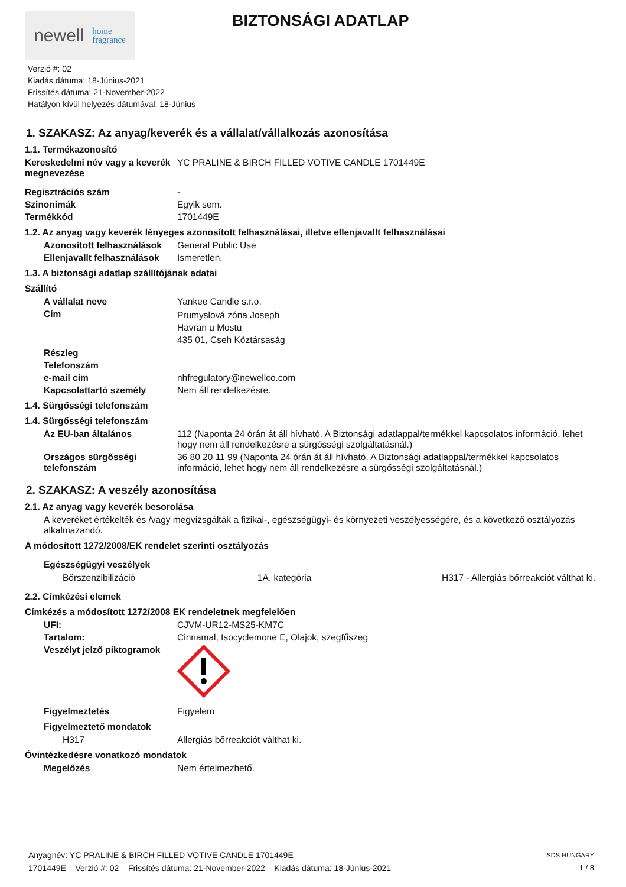newell home
fragrance
BIZTONSÁGI ADATLAP
Verzió #: 02
Kiadás dátuma: 18-Június-2021
Frissítés dátuma: 21-November-2022
Hatályon kívül helyezés dátumával: 18-Június
1. SZAKASZ: Az anyag/keverék és a vállalat/vállalkozás azonosítása
1.1. Termékazonosító
Kereskedelmi név vagy a keverék megnevezése
YC PRALINE & BIRCH FILLED VOTIVE CANDLE 1701449E
Regisztrációs szám -
Szinonimák Egyik sem.
Termékkód 1701449E
1.2. Az anyag vagy keverék lényeges azonosított felhasználásai, illetve ellenjavallt felhasználásai
Azonosított felhasználások
General Public Use
Ellenjavallt felhasználások
Ismeretlen.
1.3. A biztonsági adatlap szállítójának adatai
Szállító
A vállalat neve Yankee Candle s.r.o.
Cím
Prumyslová zóna Joseph
Havran u Mostu
435 01, Cseh Köztársaság
Részleg
Telefonszám
e-mail cím nhfregulatory@newellco.com
Kapcsolattartó személy Nem áll rendelkezésre.
1.4. Sürgősségi telefonszám
1.4. Sürgősségi telefonszám
Az EU-ban általános 112 (Naponta 24 órán át áll hívható. A Biztonsági adatlappal/termékkel kapcsolatos információ, lehet hogy nem áll rendelkezésre a sürgősségi szolgáltatásnál.)
Országos sürgősségi telefonszám
36 80 20 11 99 (Naponta 24 órán át áll hívható. A Biztonsági adatlappal/termékkel kapcsolatos információ, lehet hogy nem áll rendelkezésre a sürgősségi szolgáltatásnál.)
2. SZAKASZ: A veszély azonosítása
2.1. Az anyag vagy keverék besorolása
A keveréket értékelték és /vagy megvizsgálták a fizikai-, egészségügyi- és környezeti veszélyességére, és a következő osztályozás alkalmazandó.
A módosított 1272/2008/EK rendelet szerinti osztályozás
Egészségügyi veszélyek
Bőrszenzibilizáció 1A. kategória H317 - Allergiás bőrreakciót válthat ki.
2.2. Címkézési elemek
Címkézés a módosított 1272/2008 EK rendeletnek megfelelően
UFI: CJVM-UR12-MS25-KM7C
Tartalom: Cinnamal, Isocyclemone E, Olajok, szegfűszeg
Veszélyt jelző piktogramok
Figyelmeztetés Figyelem
Figyelmeztető mondatok
H317 Allergiás bőrreakciót válthat ki.
Óvintézkedésre vonatkozó mondatok
Megelőzés Nem értelmezhető.
Anyagnév: YC PRALINE & BIRCH FILLED VOTIVE CANDLE 1701449E
1701449E Verzió #: 02 Frissítés dátuma: 21-November-2022 Kiadás dátuma: 18-Június-2021
SDS HUNGARY
1 / 8